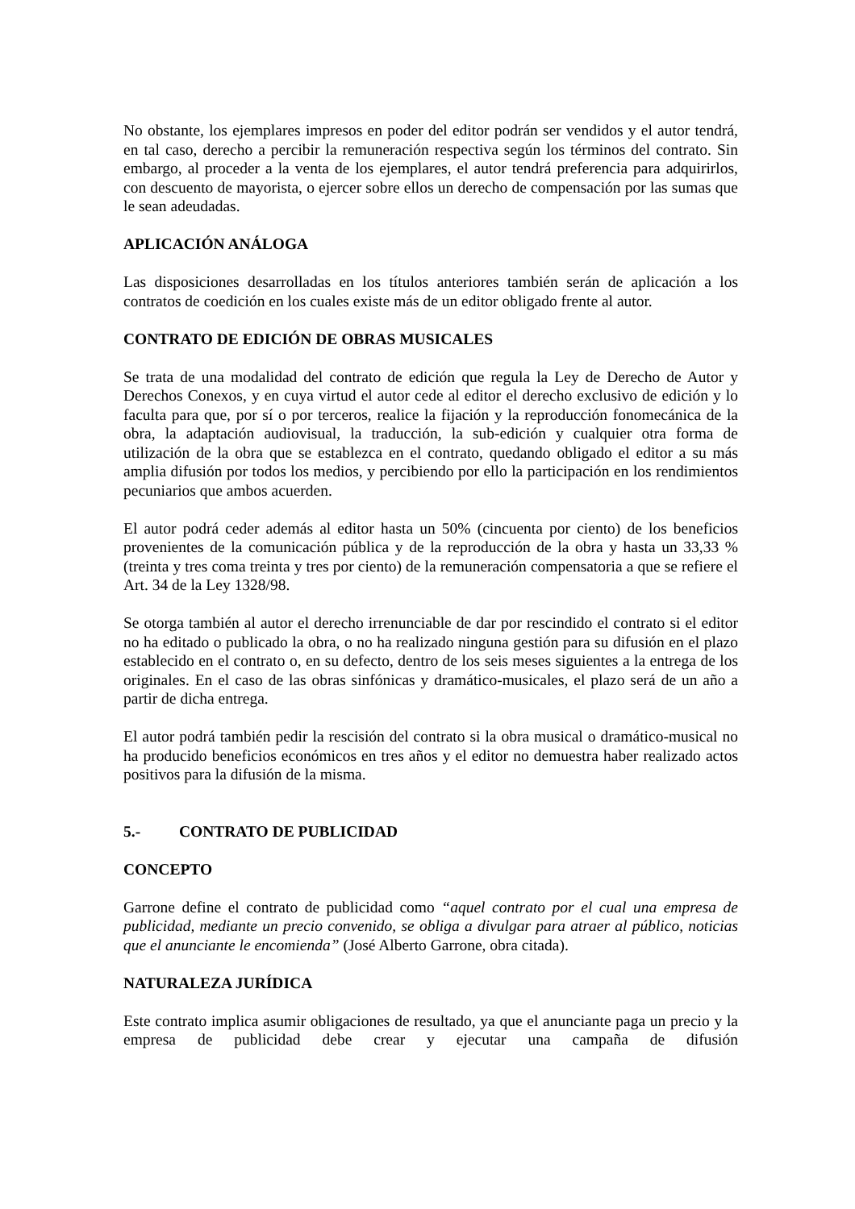No obstante, los ejemplares impresos en poder del editor podrán ser vendidos y el autor tendrá, en tal caso, derecho a percibir la remuneración respectiva según los términos del contrato. Sin embargo, al proceder a la venta de los ejemplares, el autor tendrá preferencia para adquirirlos, con descuento de mayorista, o ejercer sobre ellos un derecho de compensación por las sumas que le sean adeudadas.
APLICACIÓN ANÁLOGA
Las disposiciones desarrolladas en los títulos anteriores también serán de aplicación a los contratos de coedición en los cuales existe más de un editor obligado frente al autor.
CONTRATO DE EDICIÓN DE OBRAS MUSICALES
Se trata de una modalidad del contrato de edición que regula la Ley de Derecho de Autor y Derechos Conexos, y en cuya virtud el autor cede al editor el derecho exclusivo de edición y lo faculta para que, por sí o por terceros, realice la fijación y la reproducción fonomecánica de la obra, la adaptación audiovisual, la traducción, la sub-edición y cualquier otra forma de utilización de la obra que se establezca en el contrato, quedando obligado el editor a su más amplia difusión por todos los medios, y percibiendo por ello la participación en los rendimientos pecuniarios que ambos acuerden.
El autor podrá ceder además al editor hasta un 50% (cincuenta por ciento) de los beneficios provenientes de la comunicación pública y de la reproducción de la obra y hasta un 33,33 % (treinta y tres coma treinta y tres por ciento) de la remuneración compensatoria a que se refiere el Art. 34 de la Ley 1328/98.
Se otorga también al autor el derecho irrenunciable de dar por rescindido el contrato si el editor no ha editado o publicado la obra, o no ha realizado ninguna gestión para su difusión en el plazo establecido en el contrato o, en su defecto, dentro de los seis meses siguientes a la entrega de los originales. En el caso de las obras sinfónicas y dramático-musicales, el plazo será de un año a partir de dicha entrega.
El autor podrá también pedir la rescisión del contrato si la obra musical o dramático-musical no ha producido beneficios económicos en tres años y el editor no demuestra haber realizado actos positivos para la difusión de la misma.
5.- CONTRATO DE PUBLICIDAD
CONCEPTO
Garrone define el contrato de publicidad como “aquel contrato por el cual una empresa de publicidad, mediante un precio convenido, se obliga a divulgar para atraer al público, noticias que el anunciante le encomienda” (José Alberto Garrone, obra citada).
NATURALEZA JURÍDICA
Este contrato implica asumir obligaciones de resultado, ya que el anunciante paga un precio y la empresa de publicidad debe crear y ejecutar una campaña de difusión